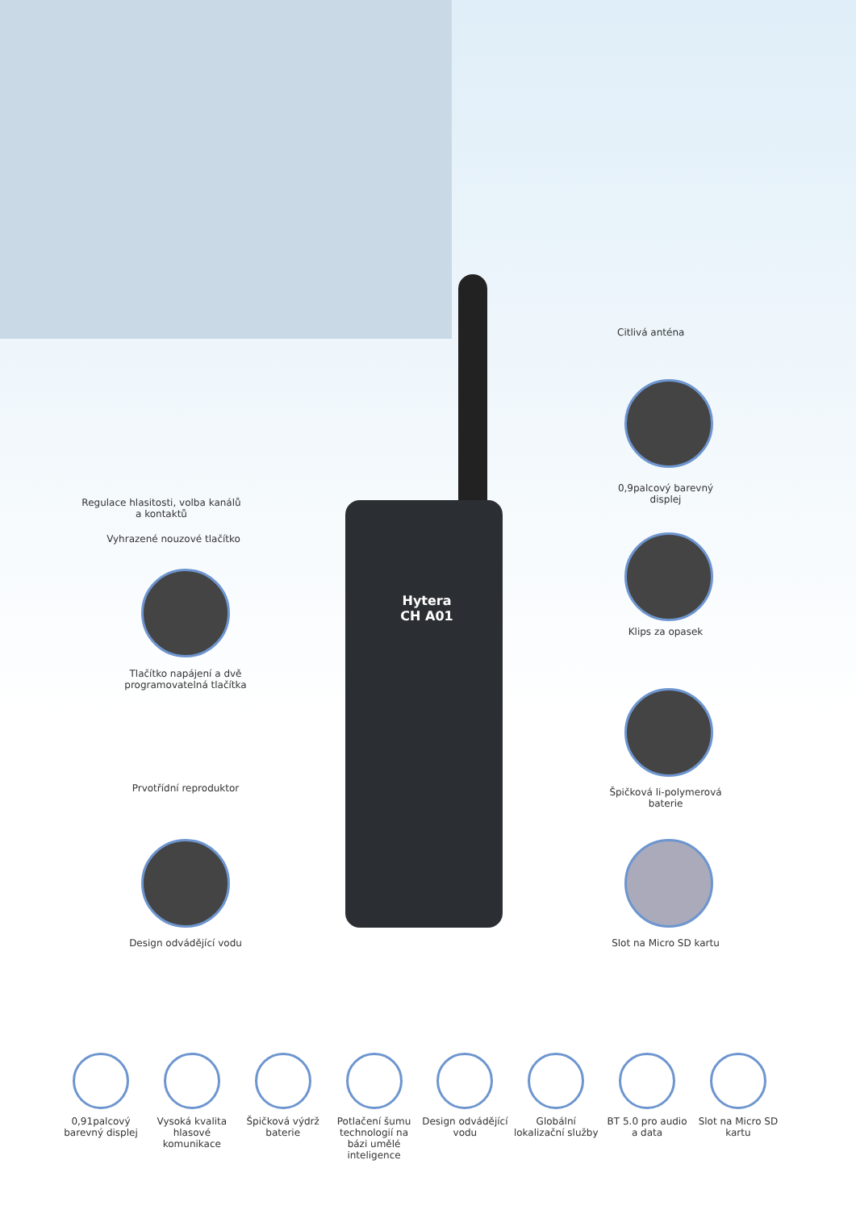Hytera
CH A01
Citlivá anténa
0,9palcový barevný displej
Regulace hlasitosti, volba kanálů a kontaktů
Vyhrazené nouzové tlačítko
Klips za opasek
Tlačítko napájení a dvě programovatelná tlačítka
Špičková li-polymerová baterie
Prvotřídní reproduktor
Design odvádějící vodu
Slot na Micro SD kartu
0,91palcový barevný displej
Vysoká kvalita hlasové komunikace
Špičková výdrž baterie
Potlačení šumu technologií na bázi umělé inteligence
Design odvádějící vodu
Globální lokalizační služby
BT 5.0 pro audio a data
Slot na Micro SD kartu